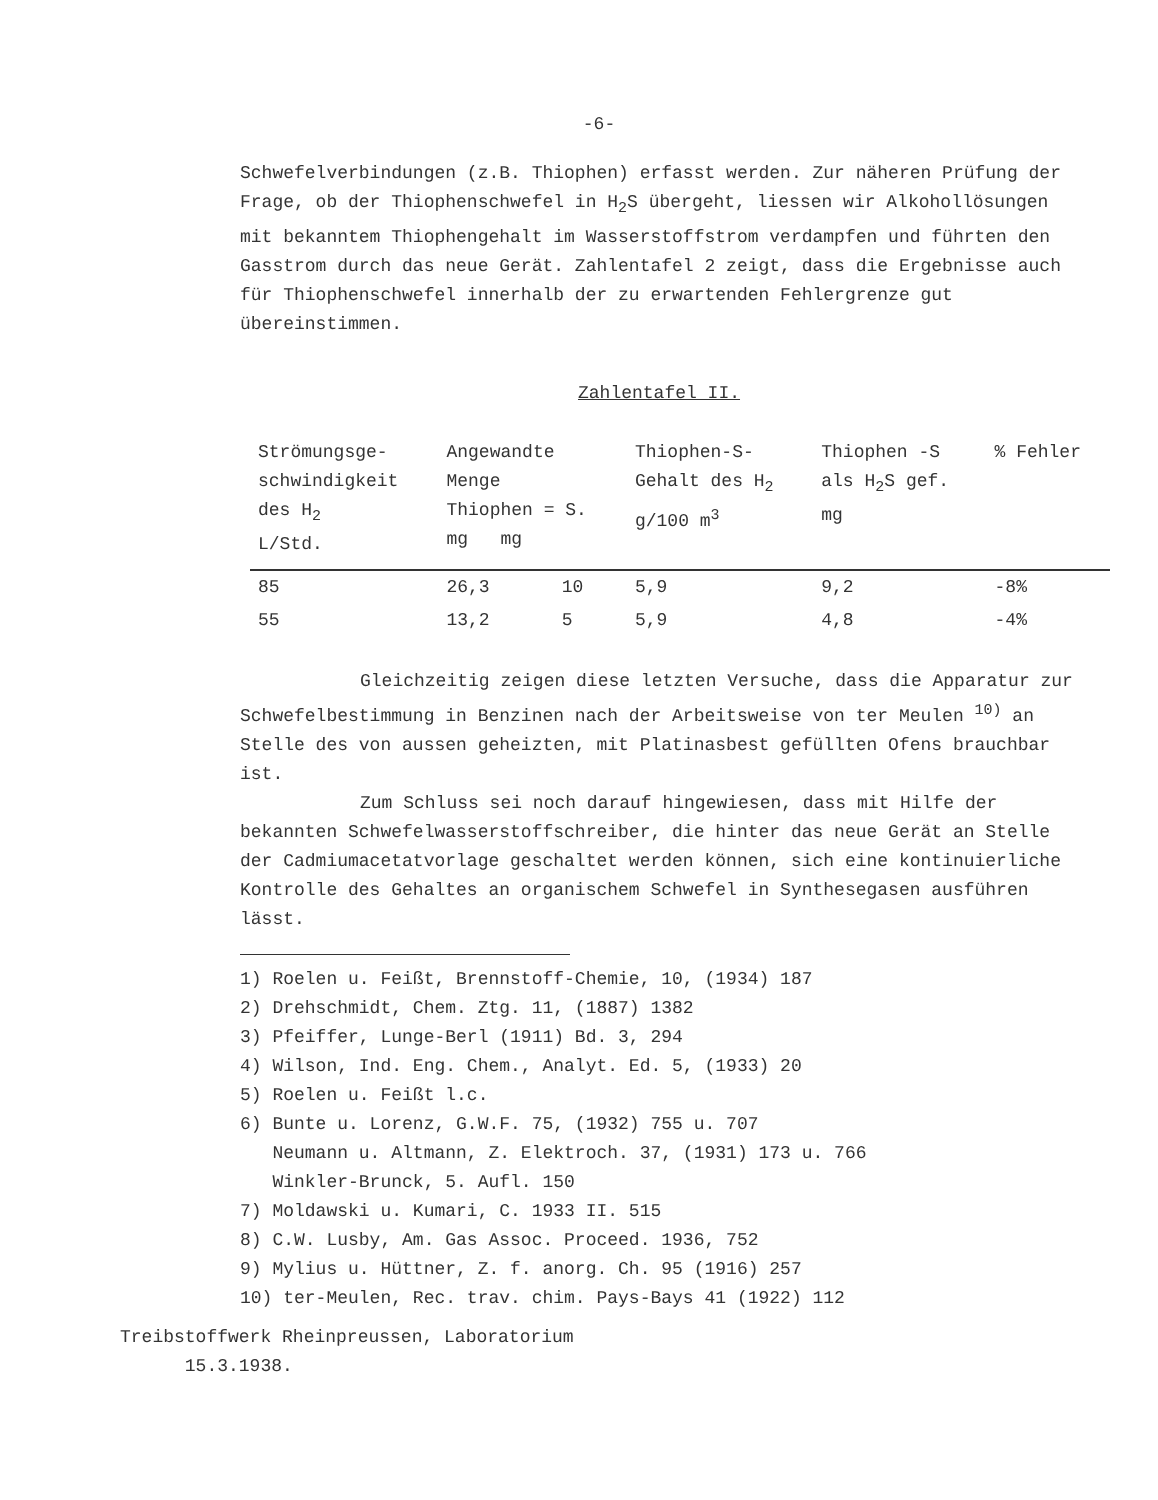-6-
Schwefelverbindungen (z.B. Thiophen) erfasst werden. Zur näheren Prüfung der Frage, ob der Thiophenschwefel in H<sub>2</sub>S übergeht, liessen wir Alkohollösungen mit bekanntem Thiophengehalt im Wasserstoffstrom verdampfen und führten den Gasstrom durch das neue Gerät. Zahlentafel 2 zeigt, dass die Ergebnisse auch für Thiophenschwefel innerhalb der zu erwartenden Fehlergrenze gut übereinstimmen.
Zahlentafel II.
| Strömungsge- schwindigkeit des H<sub>2</sub> L/Std. | Angewandte Menge Thiophen = S. mg mg | | Thiophen-S- Gehalt des H<sub>2</sub> g/100 m<sup>3</sup> | Thiophen -S als H<sub>2</sub>S gef. mg | % Fehler |
| --- | --- | --- | --- | --- | --- |
| 85 | 26,3 | 10 | 5,9 | 9,2 | -8% |
| 55 | 13,2 | 5 | 5,9 | 4,8 | -4% |
Gleichzeitig zeigen diese letzten Versuche, dass die Apparatur zur Schwefelbestimmung in Benzinen nach der Arbeitsweise von ter Meulen <sup>10)</sup> an Stelle des von aussen geheizten, mit Platinasbest gefüllten Ofens brauchbar ist.
Zum Schluss sei noch darauf hingewiesen, dass mit Hilfe der bekannten Schwefelwasserstoffschreiber, die hinter das neue Gerät an Stelle der Cadmiumacetatvorlage geschaltet werden können, sich eine kontinuierliche Kontrolle des Gehaltes an organischem Schwefel in Synthesegasen ausführen lässt.
1) Roelen u. Feißt, Brennstoff-Chemie, 10, (1934) 187
2) Drehschmidt, Chem. Ztg. 11, (1887) 1382
3) Pfeiffer, Lunge-Berl (1911) Bd. 3, 294
4) Wilson, Ind. Eng. Chem., Analyt. Ed. 5, (1933) 20
5) Roelen u. Feißt l.c.
6) Bunte u. Lorenz, G.W.F. 75, (1932) 755 u. 707
Neumann u. Altmann, Z. Elektroch. 37, (1931) 173 u. 766
Winkler-Brunck, 5. Aufl. 150
7) Moldawski u. Kumari, C. 1933 II. 515
8) C.W. Lusby, Am. Gas Assoc. Proceed. 1936, 752
9) Mylius u. Hüttner, Z. f. anorg. Ch. 95 (1916) 257
10) ter-Meulen, Rec. trav. chim. Pays-Bays 41 (1922) 112
Treibstoffwerk Rheinpreussen, Laboratorium
15.3.1938.